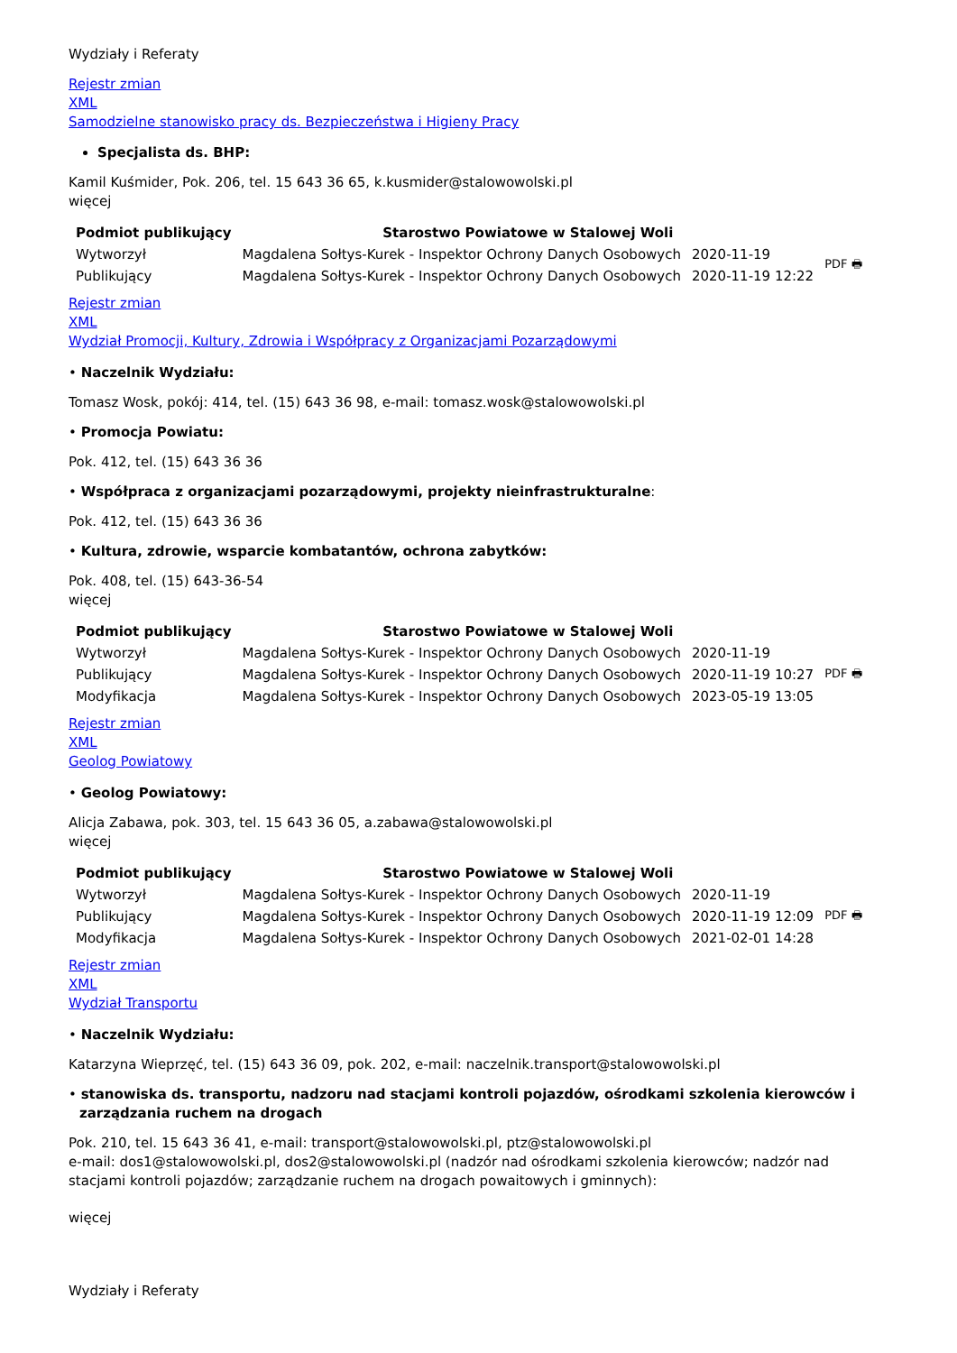Wydziały i Referaty
Rejestr zmian
XML
Samodzielne stanowisko pracy ds. Bezpieczeństwa i Higieny Pracy
Specjalista ds. BHP:
Kamil Kuśmider, Pok. 206, tel. 15 643 36 65, k.kusmider@stalowowolski.pl
więcej
| Podmiot publikujący | Starostwo Powiatowe w Stalowej Woli | | |
| Wytworzył | Magdalena Sołtys-Kurek - Inspektor Ochrony Danych Osobowych | 2020-11-19 | PDF 🖶 |
| Publikujący | Magdalena Sołtys-Kurek - Inspektor Ochrony Danych Osobowych | 2020-11-19 12:22 | |
Rejestr zmian
XML
Wydział Promocji, Kultury, Zdrowia i Współpracy z Organizacjami Pozarządowymi
• Naczelnik Wydziału:
Tomasz Wosk, pokój: 414, tel. (15) 643 36 98, e-mail: tomasz.wosk@stalowowolski.pl
• Promocja Powiatu:
Pok. 412, tel. (15) 643 36 36
• Współpraca z organizacjami pozarządowymi, projekty nieinfrastrukturalne:
Pok. 412, tel. (15) 643 36 36
• Kultura, zdrowie, wsparcie kombatantów, ochrona zabytków:
Pok. 408, tel. (15) 643-36-54
więcej
| Podmiot publikujący | Starostwo Powiatowe w Stalowej Woli | | |
| Wytworzył | Magdalena Sołtys-Kurek - Inspektor Ochrony Danych Osobowych | 2020-11-19 | PDF 🖶 |
| Publikujący | Magdalena Sołtys-Kurek - Inspektor Ochrony Danych Osobowych | 2020-11-19 10:27 | |
| Modyfikacja | Magdalena Sołtys-Kurek - Inspektor Ochrony Danych Osobowych | 2023-05-19 13:05 | |
Rejestr zmian
XML
Geolog Powiatowy
• Geolog Powiatowy:
Alicja Zabawa, pok. 303, tel. 15 643 36 05, a.zabawa@stalowowolski.pl
więcej
| Podmiot publikujący | Starostwo Powiatowe w Stalowej Woli | | |
| Wytworzył | Magdalena Sołtys-Kurek - Inspektor Ochrony Danych Osobowych | 2020-11-19 | PDF 🖶 |
| Publikujący | Magdalena Sołtys-Kurek - Inspektor Ochrony Danych Osobowych | 2020-11-19 12:09 | |
| Modyfikacja | Magdalena Sołtys-Kurek - Inspektor Ochrony Danych Osobowych | 2021-02-01 14:28 | |
Rejestr zmian
XML
Wydział Transportu
• Naczelnik Wydziału:
Katarzyna Wieprzęć, tel. (15) 643 36 09, pok. 202, e-mail: naczelnik.transport@stalowowolski.pl
• stanowiska ds. transportu, nadzoru nad stacjami kontroli pojazdów, ośrodkami szkolenia kierowców i zarządzania ruchem na drogach
Pok. 210, tel. 15 643 36 41, e-mail: transport@stalowowolski.pl, ptz@stalowowolski.pl
e-mail: dos1@stalowowolski.pl, dos2@stalowowolski.pl (nadzór nad ośrodkami szkolenia kierowców; nadzór nad stacjami kontroli pojazdów; zarządzanie ruchem na drogach powaitowych i gminnych):
więcej
Wydziały i Referaty